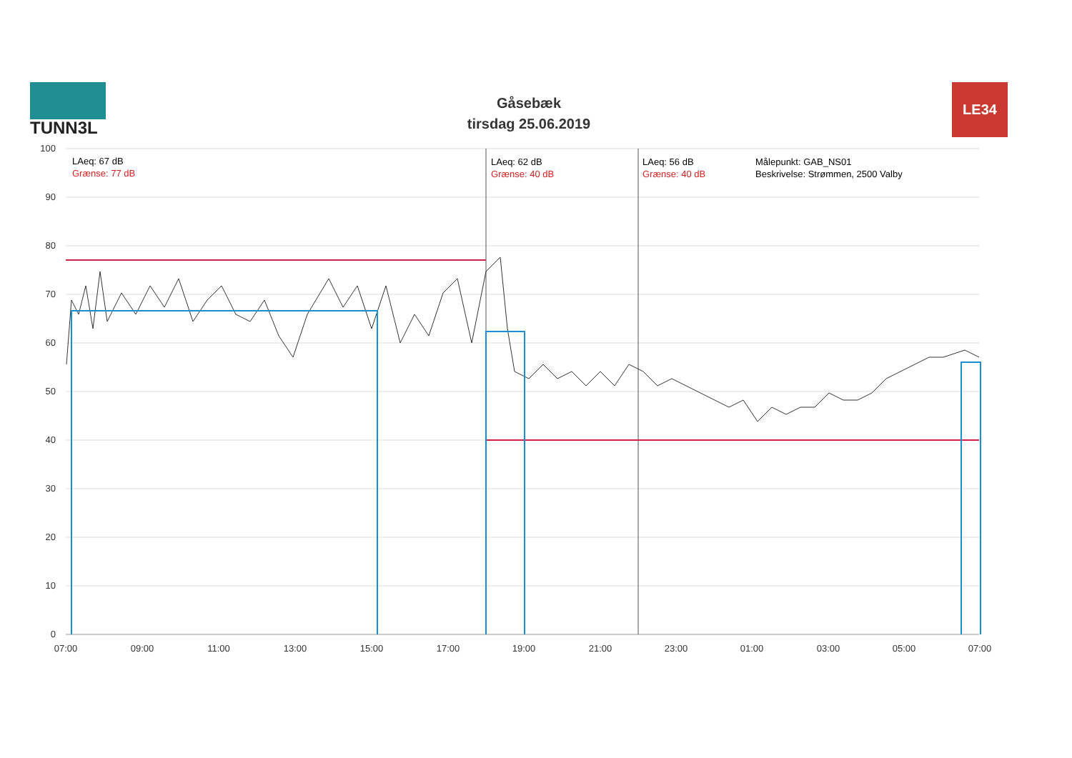TUNN3L
Gåsebæk
tirsdag 25.06.2019
LE34
LAeq: 67 dB
Grænse: 77 dB
LAeq: 62 dB
Grænse: 40 dB
LAeq: 56 dB
Grænse: 40 dB
Målepunkt: GAB_NS01
Beskrivelse: Strømmen, 2500 Valby
100
90
80
70
60
50
40
30
20
10
0
07:00
09:00
11:00
13:00
15:00
17:00
19:00
21:00
23:00
01:00
03:00
05:00
07:00